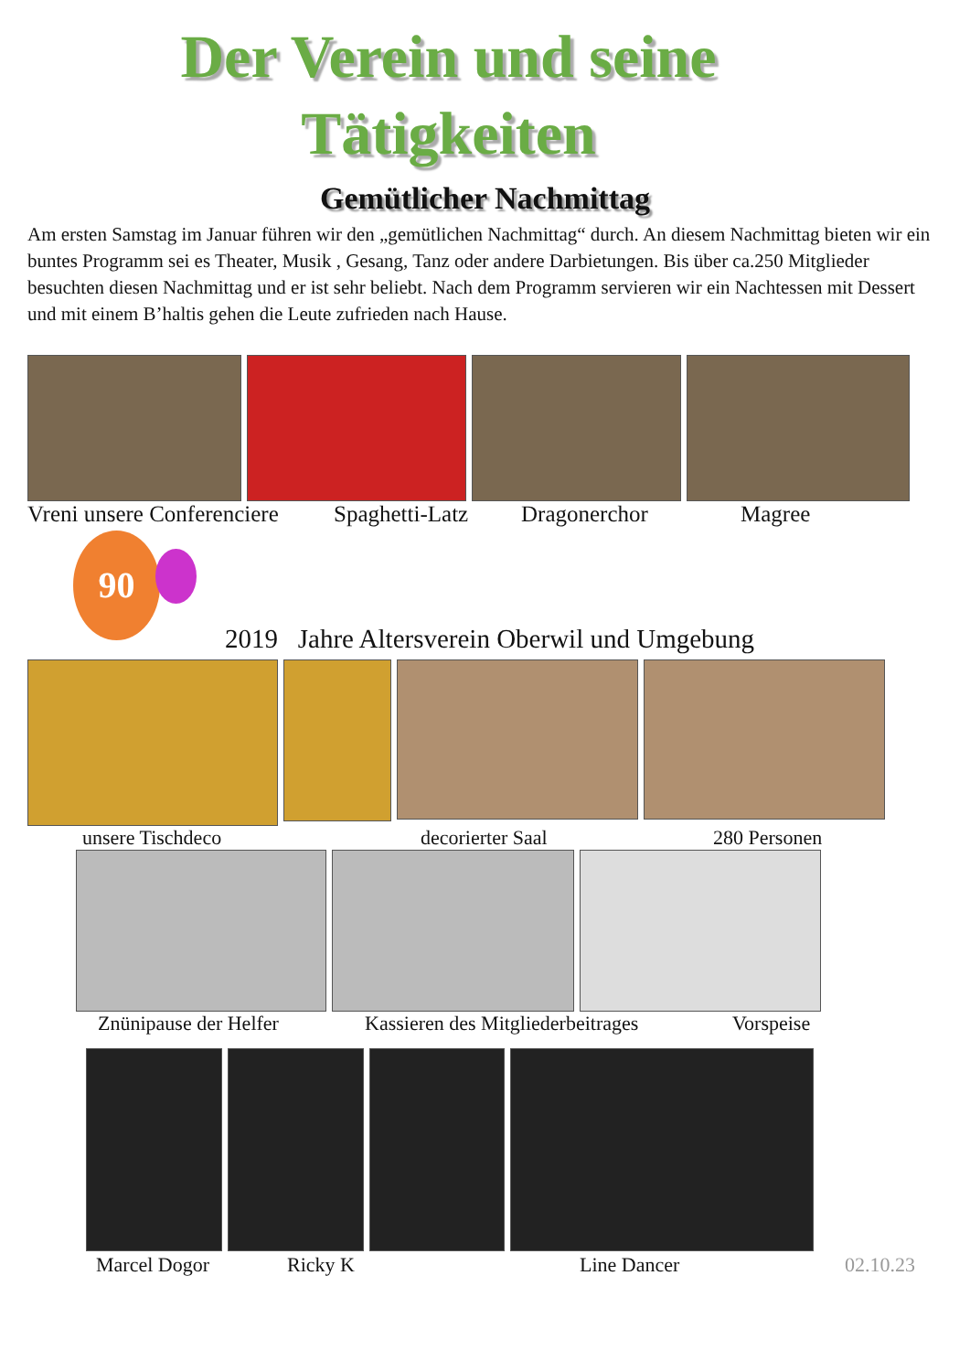Der Verein und seine
Tätigkeiten
Gemütlicher Nachmittag
Am ersten Samstag im Januar führen wir den „gemütlichen Nachmittag“ durch. An diesem Nachmittag bieten wir ein buntes Programm sei es Theater, Musik , Gesang, Tanz oder andere Darbietungen. Bis über ca.250 Mitglieder besuchten diesen Nachmittag und er ist sehr beliebt. Nach dem Programm servieren wir ein Nachtessen mit Dessert und mit einem B’haltis gehen die Leute zufrieden nach Hause.
Vreni unsere Conferenciere Spaghetti-Latz Dragonerchor Magree
90
2019 Jahre Altersverein Oberwil und Umgebung
unsere Tischdeco decorierter Saal 280 Personen
Znünipause der Helfer Kassieren des Mitgliederbeitrages Vorspeise
Marcel Dogor Ricky K Line Dancer 02.10.23